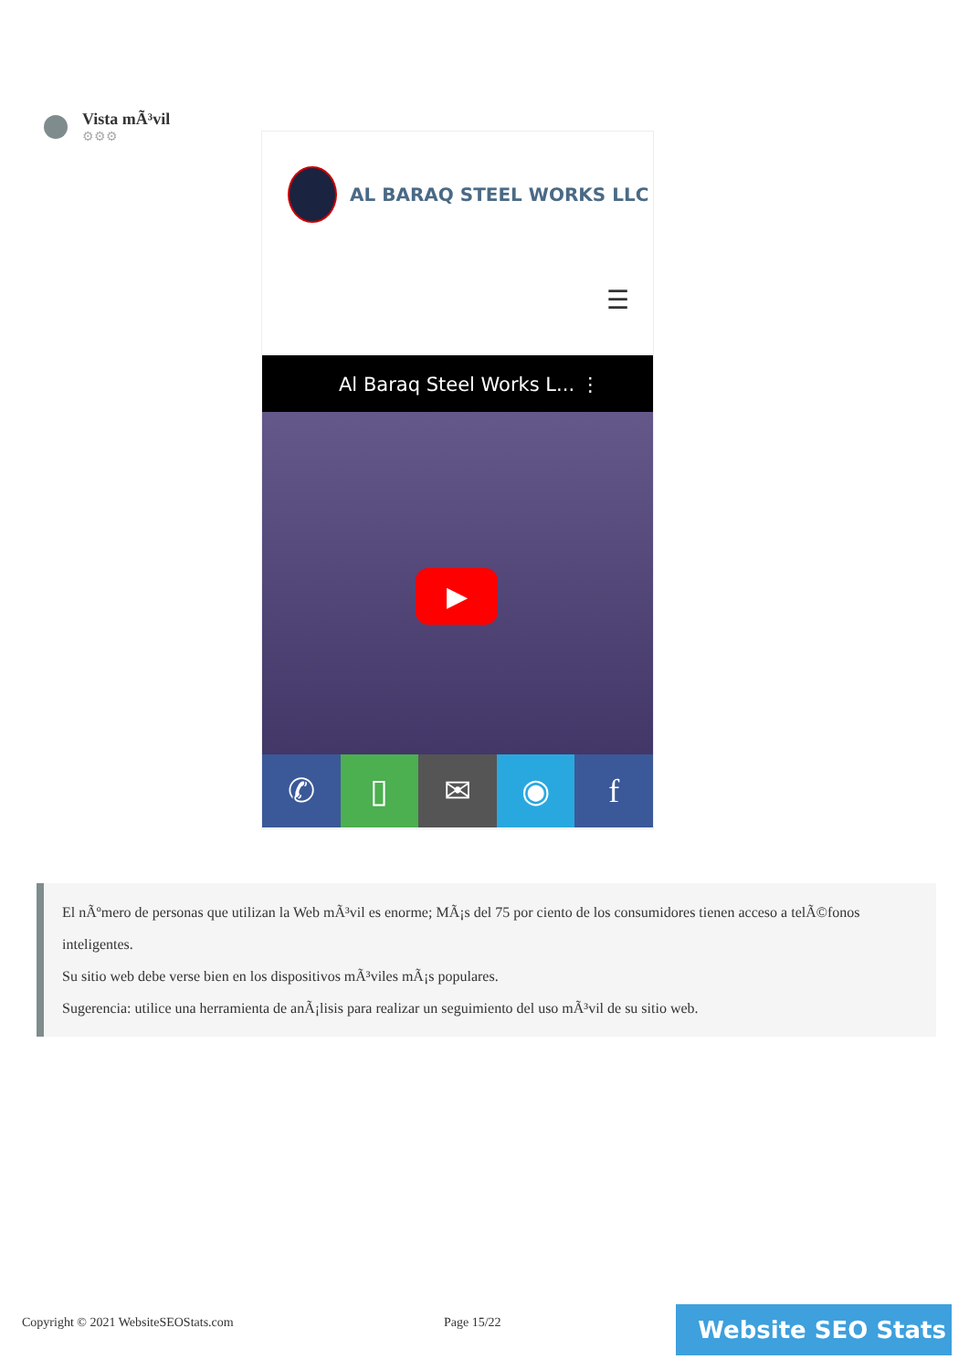Vista mÃ³vil
⚙⚙⚙
AL BARAQ STEEL WORKS LLC
☰
Al Baraq Steel Works L... ⋮
▶
✆ ▯ ✉ ◉ f
El nÃºmero de personas que utilizan la Web mÃ³vil es enorme; MÃ¡s del 75 por ciento de los consumidores tienen acceso a telÃ©fonos inteligentes.
Su sitio web debe verse bien en los dispositivos mÃ³viles mÃ¡s populares.
Sugerencia: utilice una herramienta de anÃ¡lisis para realizar un seguimiento del uso mÃ³vil de su sitio web.
Copyright © 2021 WebsiteSEOStats.com
Page 15/22 Website SEO Stats